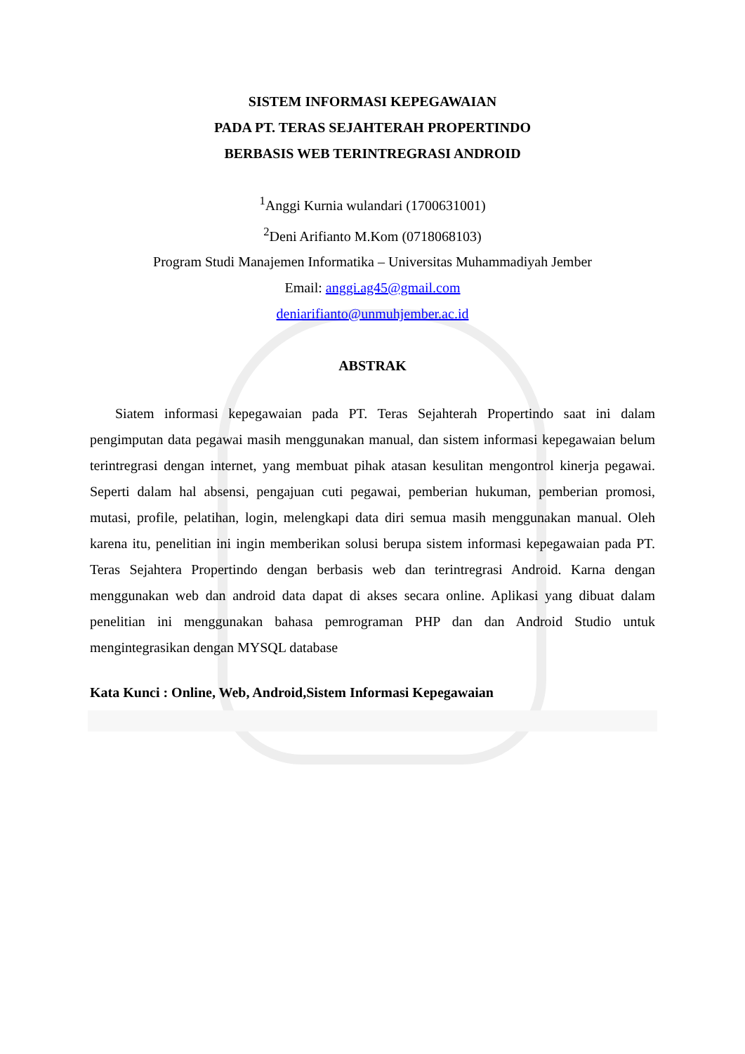SISTEM INFORMASI KEPEGAWAIAN
PADA PT. TERAS SEJAHTERAH PROPERTINDO
BERBASIS WEB TERINTREGRASI ANDROID
<sup>1</sup> Anggi Kurnia wulandari (1700631001)
<sup>2</sup> Deni Arifianto M.Kom (0718068103)
Program Studi Manajemen Informatika – Universitas Muhammadiyah Jember
Email: anggi.ag45@gmail.com
deniarifianto@unmuhjember.ac.id
ABSTRAK
Siatem informasi kepegawaian pada PT. Teras Sejahterah Propertindo saat ini dalam pengimputan data pegawai masih menggunakan manual, dan sistem informasi kepegawaian belum terintregrasi dengan internet, yang membuat pihak atasan kesulitan mengontrol kinerja pegawai. Seperti dalam hal absensi, pengajuan cuti pegawai, pemberian hukuman, pemberian promosi, mutasi, profile, pelatihan, login, melengkapi data diri semua masih menggunakan manual. Oleh karena itu, penelitian ini ingin memberikan solusi berupa sistem informasi kepegawaian pada PT. Teras Sejahtera Propertindo dengan berbasis web dan terintregrasi Android. Karna dengan menggunakan web dan android data dapat di akses secara online. Aplikasi yang dibuat dalam penelitian ini menggunakan bahasa pemrograman PHP dan dan Android Studio untuk mengintegrasikan dengan MYSQL database
Kata Kunci : Online, Web, Android,Sistem Informasi Kepegawaian